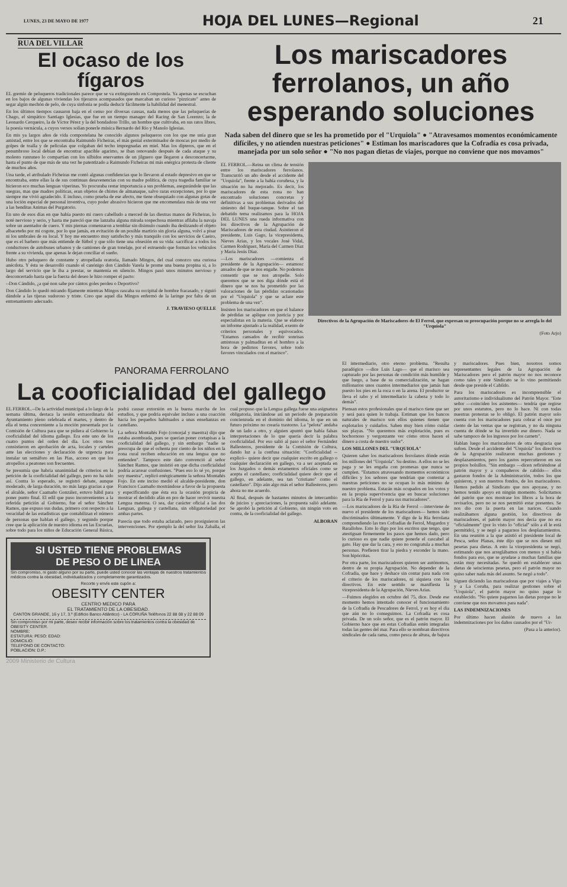LUNES, 23 DE MAYO DE 1977 HOJA DEL LUNES—Regional 21
RUA DEL VILLAR
El ocaso de los fígaros
EL gremio de peluqueros tradicionales parece que se va extinguiendo en Compostela. Ya apenas se escuchan en los bajos de algunas viviendas los tijerazos acompasados que marcaban un curioso "pizzicato" antes de segar algún mechón de pelo, de cuya sinfonía se podía deducir fácilmente la habilidad del menestral.
En los últimos tiempos causaron baja en el censo por diversas causas, nada menos que las peluquerías de Chago, el simpático Santiago Iglesias, que fue en un tiempo manager del Racing de San Lorenzo; la de Leonardo Cerqueiro, la de Víctor Pérez y la del bondadoso Trillo, un hombre que cultivaba, en sus ratos libres, la poesía vernácula, a cuyos versos solían ponerle música Bernardo del Río y Manolo Iglesias.
En mis ya largos años de vida compostelana he conocido algunos peluqueros con los que me unía gran amistad, entre los que se encontraba Raimundo Ficheiras, el más genial exterminador de moscas por medio de golpes de toalla y de películas que colgaban del techo impregnadas en miel. Mas los dípteros, que en el penumbroso local debían de encontrar apacible agarimo, se iban renovando después de cada ataque y su molesto runruneo lo compartían con los silbidos enervantes de un jilguero que llegaron a desconcertarme, hasta el punto de que más de una vez he patentizado a Raimundo Ficheiras mi más enérgica protesta de cliente de muchos años.
Una tarde, el atribulado Ficheiras me contó algunas confidencias que lo llevaron al estado depresivo en que se encontraba, entre ellas la de sus continuas desavenencias con su madre política, de cuya tragedia familiar se hicieron eco muchas lenguas viperinas. Yo procuraba restar importancia a sus problemas, asegurándole que las suegras, mas que madres políticas, eran objetos de chistes de almanaque, salvo raras excepciones, por lo que siempre me vivió agradecido. E incluso, como prueba de ese afecto, me tiene obsequiado con algunas gotas de una loción especial de personal inventiva, cuyo poder abrasivo hicieron que me encomendara más de una vez a las benditas Animas del Purgatorio.
En uno de esos días en que había puesto mi cuero cabelludo a merced de las diestras manos de Ficheiras, lo noté nervioso y serio, y hasta me pareció que me lanzaba alguna mirada sospechosa mientras afilaba la navaja sobre un asentador de cuero. Y mis piernas comenzaron a temblar sin disimulo cuando iba deslizando el objeto albaceteño por mi cogote, por lo que jamás, en evitación de un posible martirio sin gloria alguna, volví a pisar ni los umbrales de su local. Y hoy me encuentro muy satisfecho y más tranquilo con los servicios de Caeiro, que es el barbero que más entiende de fútbol y que sólo tiene una obsesión en su vida: sacrificar a todos los conductores de autobuses urbanos y de camiones de gran tonelaje, por el estruendo que forman los vehículos frente a su vivienda, que apenas le dejan conciliar el sueño.
Hubo otro peluquero de constante y atropellada oratoria, llamado Mingos, del cual conozco una curiosa anécdota. Y ésta se desarrolló cuando el canónigo don Cándido Varela le prome una buena propina si, a lo largo del servicio que le iba a prestar, se mantenía en silencio. Mingos pasó unos minutos nervioso y desconcertado hasta que la fuerza del deseo le hizo romper el pacto:
--Don Cándido, ¿a qué non sabe por cántos goles perdeu o Deportivo?
Don Cándido lo quedó mirando fijamente mientras Mingos rascaba su occipital de hombre fracasado, y siguió dándole a las tijeras sudoroso y triste. Creo que aquel día Mingos enfermó de la laringe por falta de un entrenamiento adecuado.
J. TRAVIESO QUELLE
Los mariscadores ferrolanos, un año esperando soluciones
Nada saben del dinero que se les ha prometido por el "Urquiola" ● "Atravesamos momentos económicamente difíciles, y no atienden nuestras peticiones" ● Estiman los mariscadores que la Cofradía es cosa privada, manejada por un solo señor ● "No nos pagan dietas de viajes, porque no conviene que nos movamos"
EL FERROL.—Reina un clima de tensión entre los mariscadores ferrolanos. Transcurrió un año desde el accidente del "Urquiola", frente a la bahía coruñesa, y la situación no ha mejorado. Es decir, los mariscadores de esta zona no han encontrado soluciones concretas y definitivas a sus problemas derivados del siniestro del buque-tanque. Sobre el tan debatido tema realizamos para la HOJA DEL LUNES una rueda informativa con los directivos de la Agrupación de Mariscadores de esta ciudad. Asistieron el presidente, Luis Gago, la vicepresidenta, Nieves Arias, y los vocales José Vidal, Carmen Rodríguez, María del Carmen Díaz y María Jesús Díaz.
—Los mariscadores —comienza el presidente de la Agrupación— estamosc ansados de que se nos engañe. No podemos consentir que se nos atropelle. Solo queremos que se nos diga dónde está el dinero que se nos ha prometido por las valoraciones de las pérdidas ocasionadas por el "Urquiola" y que se aclare este problema de una vez".
Insisten los mariscadores en que el balance de pérdidas se aplique con justicia y por especialistas en la materia. Que se elabore un informe ajustado a la realidad, exento de criterios personales y equivocados. "Estamos cansados de recibir sonrisas amistosas y palmaditas en el hombro a la hora de pedirnos favores, sobre todo favores vinculados con el marisco".
Directivos de la Agrupación de Mariscadores de El Ferrol, que expresan su preocupación porque no se arregla lo del "Urquiola"
(Foto Arjo)
PANORAMA FERROLANO
La cooficialidad del gallego
EL FERROL.--De la actividad municipal a lo largo de la semana última, destaca la sesión extraordinaria del Ayuntamiento pleno celebrada el martes, y dentro de ella el tema concerniente a la moción presentada por la Comisión de Cultura para que se pidiera al Gobierno la cooficialidad del idioma gallego. Era este uno de los cuatro puntos del orden del día. Los otros tres consistieron en aprobación de acta, locales y carteles ante las elecciones y declaración de urgencia para instalar un semáforo en las Pías, acceso en que los atropellos a peatones son frecuentes.
Se presumía que habría unanimidad de criterios en la petición de la cooficialidad del gallego, pero no ha sido así. Contra lo esperado, se registró debate, aunque moderado, de larga duración, no más larga gracias a que el alcalde, señor Caamaño González, estuvo hábil para poner punto final. El edil que puso inconvenientes a la referida petición al Gobierno, fue el señor Sánchez Ramos, que expuso sus dudas, primero con respecto a la veracidad de las estadísticas que contabilizan el número de personas que hablan el gallego, y segundo porque cree que la aplicación de nuestro idioma en las Escuelas, sobre todo para los niños de Educación General Básica, podrá causar extorsión en la buena marcha de los estudios, y que podría equivaler incluso a una coacción hacia los pequeños habituados a unas enseñanzas en castellano.
La señora Montañés Fojo (concejal y maestra) dijo que estaba asombrada, pues se querían poner cortapisas a la cooficialidad del gallego, y sin embargo "nadie se preocupa de que el ochenta por ciento de los niños en la zona rural reciben educación en una lengua que no entienden". Tampoco este dato convenció al señor Sánchez Ramos, que insistió en que dicha cooficialidad podría acarrear confusiones. "Pues eso lo sé yo, porque soy maestra", replicó enérgicamente la señora Montañés Fojo. En este inciso medió el alcalde-presidente, don Francisco Caamaño mostrándose a favor de la propuesta y especificando que ésta era la ocasión propicia de mostrar el decidido afán en pro de hacer revivir nuestra Lengua materna. O sea, dar carácter oficial a las dos Lenguas, gallega y castellana, sin obligatoriedad por ambas partes.
Parecía que todo estaba aclarado, pero prosiguieron las intervenciones. Por ejemplo la del señor Iza Zaballa, el cual propuso que la Lengua gallega fuese una asignatura obligatoria, iniciándose así un período de preparación concienzuda en el dominio del idioma, lo que en un futuro próximo no crearía trastorno. La "pelota" andaba de un lado a otro, y alguien apuntó que había falsas interpretaciones de lo que quería decir la palabra cooficialidad. Por eso salió al paso el señor Fernández Ballesteros, presidente de la Comisión de Cultura, dando luz a la confusa situación: "Cooficialidad --explicó-- quiere decir que cualquier escrito en gallego o cualquier declaración en gallego, va a ser aceptada en los Juzgados o demás estamentos oficiales como se acepta el castellano; cooficialidad quiere decir que el gallego, en adelante, sea tan "cristiano" como el castellano". Dijo aún algo más el señor Ballesteros, pero ahora no me acuerdo.
Al final, después de bastantes minutos de intercambio de juicios y apreciaciones, la propuesta salió adelante. Se aprobó la petición al Gobierno, sin ningún voto en contra, de la cooficialidad del gallego.
ALBORAN
SI USTED TIENE PROBLEMAS
DE PESO O DE LINEA
Sin compromiso, ni gasto alguno por su parte, puede usted conocer las ventajas de nuestros tratamientos médicos contra la obesidad, individualizados y completamente garantizados.
Recorte y envíe este cupón a:
OBESITY CENTER
CENTRO MEDICO PARA
EL TRATAMIENTO DE LA OBESIDAD.
CANTON GRANDE, 16 y 17, 3.º (Edificio Banco Atlántico) - LA CORUÑA Teléfonos 22 88 08 y 22 88 09
Sin compromiso por mi parte, deseo recibir información sobre los tratamientos contra la obesidad de OBESITY CENTER.
NOMBRE:
ESTATURA: PESO: EDAD:
DOMICILIO:
TELEFONO DE CONTACTO:
POBLACION: D.P.:
El intermediario, otro eterno problema. "Resulta paradógico —dice Luis Lago— que el marisco sea capturado por las personas de condición más humilde y que luego, a base de su comercialización, se hagan millonarios unos cuantos intermediarios que jamás han puesto los pies en la roca o en la arena. El productor se lleva el rabo y el intermediario la cabeza y todo lo demás".
Piensan estos profesionales que el marisco tiene que ser y será para quien lo trabaja. Estiman que los bancos naturales de marisco son ellos quienes tienen que explotarlos y cuidarlos. Saben muy bien cómo cuidar sus playas. "No queremos más explotación, pues es bochornoso y vergonzante ver cómo otros hacen el dinero a costa de nuestro sudor".
LOS MILLONES DEL "URQUIOLA"
Quieren saber los mariscadores ferrolanos dónde están los millones del "Urquiola". Su destino. A ellos no se les paga y se les engaña con promesas que nunca se cumplen. "Estamos atravesando momentos económicos difíciles y los señores que tendrían que contestar a nuestras peticiones no se ocupan lo más mínimo de nuestro problema. Estarán más ocupados en los votos y en la propia supervivencia que en buscar soluciones para la Ría de Ferrol y para sus mariscadores".
—Los mariscadores de la Ría de Ferrol —interviene de nuevo el presidente de los mariscadores— hemos sido discriminados últimamente. Y digo de la Ría ferrolana comprendiendo las tres Cofradías de Ferrol, Mugardos y Barallobre. Esto lo digo por los escritos que tengo, que atestiguan firmemente los pasos que hemos dado, pero lo curioso es que nadie quiere ponerle el cascabel al gato. Hay que dar la cara, y eso no congratula a muchas personas. Prefieren tirar la piedra y esconder la mano. Son hipócritas.
Por otra parte, los mariscadores quieren ser autónomos, dentro de su propia Agrupación. No depender de la Cofradía, que hace y deshace sin contar para nada con el criterio de los mariscadores, ni siquiera con los directivos. En este sentido se manifiesta la vicepresidenta de la Agrupación, Nieves Arias.
—Fuimos elegidos en octubre del 75, dice. Desde ese momento hemos intentado conocer el funcionamiento de la Cofradía de Pescadores de Ferrol, y es hoy el día que aún no lo conseguimos. La Cofradía es cosa privada. De un solo señor, que es el patrón mayor. El Gobierno hace que en estas Cofradías estén integradas todas las gentes del mar. Para ello se nombran directivos sindicales de cada rama, como pesca de altura, de bajura y mariscadores. Pues bien, nosotros somos representantes legales de la Agrupación de Mariscadores pero el patrón mayor no nos reconoce como tales y este Sindicato se lo vino permitiendo desde que preside el Cabildo.
Para los mariscadores es incomprensible el autoritarismo e individualismo del Patrón Mayor. "Este señor —coinciden los asistentes— tendría que regirse por unos estatutos, pero no lo hace. Ni con todas nuestras protestas se lo obligó. El patrón mayor solo cuenta con los mariscadores para cobrar el once por ciento de las ventas que se registran, y no da ninguna cuenta de dónde se ha invertido ese dinero. Nada se sabe tampoco de los ingresos por los carnets".
Hablan luego los mariscadores de otra desgracia que sufren. Desde el accidente del "Urquiola" los directivos de la Agrupación realizaron muchas gestiones y desplazamientos, pero los gastos repercutieron en sus propios bolsillos. "Sin embargo —dicen refiriéndose al patrón mayor y a compañeros de cabildo— ellos gastaron fondos de la Administración, todos los que quisieron, y son nuestros fondos, de los mariscadores. Hemos pedido al Sindicato que nos apoyase, y no hemos tenido apoyo en ningún momento. Solicitamos del patrón que nos mostrase los libros a la hora de revisarlos, pero no se nos permitió estar presentes. Se nos dio con la puerta en las narices. Cuando realizábamos alguna gestión, los directivos de mariscadores, el patrón mayor nos decía que no era "oficialmente" (por lo visto lo "oficial" sólo a él le está permitido), y se negó a pagarnos los desplazamientos. En una reunión a la que asistió el presidente local de Pesca, señor Planas, éste dijo que se nos diesen mil pesetas para dietas. A esto la vicepresidenta se negó, estimando que nos arreglábamos con menos y si había fondos para eso, que se ayudase a muchas familias que están muy necesitadas. Se quedó en establecer unas dietas de seiscientas pesetas, pero el patrón mayor no quiso saber nada más del asunto. Se negó a todo".
Siguen diciendo las mariscadoras que por viajes a Vigo y a La Coruña, para realizar gestiones sobre el "Urquiola", el patrón mayor no quiso pagar lo establecido. "No quiere pagarnos las dietas porque no le conviene que nos movamos para nada".
LAS INDEMNIZACIONES
Por último hacen alusión de nuevo a las indemnizaciones por los daños causados por el "Ur-
(Pasa a la anterior).
2009 Ministerio de Cultura